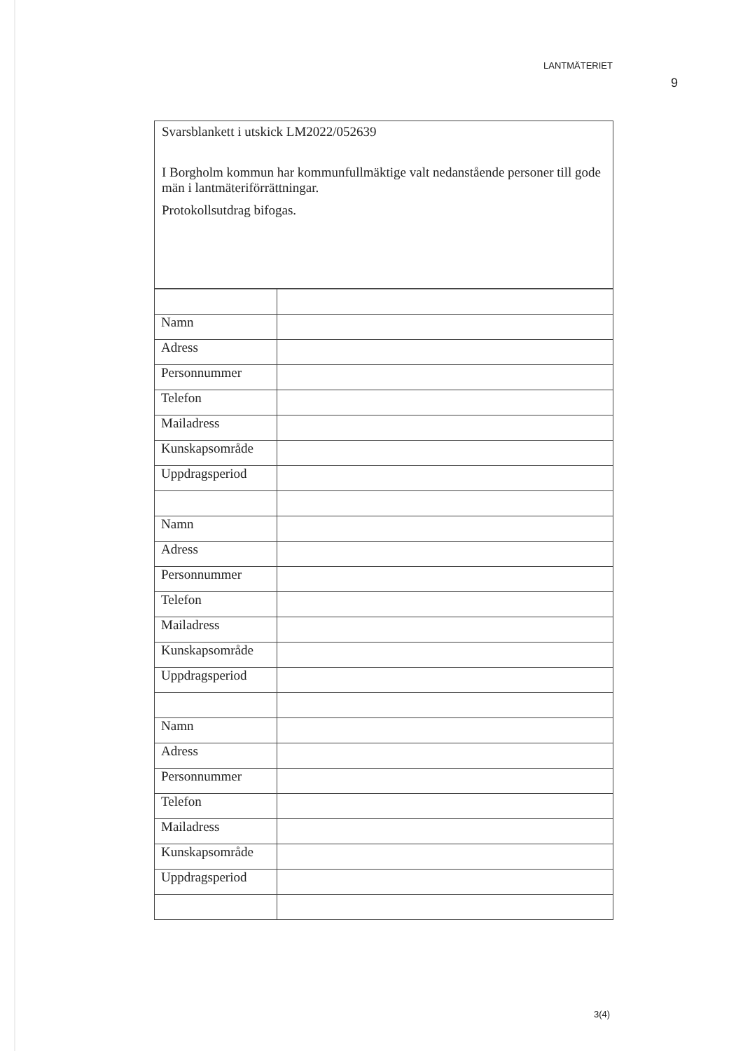LANTMÄTERIET
9
Svarsblankett i utskick LM2022/052639
I Borgholm kommun har kommunfullmäktige valt nedanstående personer till gode män i lantmäteriförrättningar.
Protokollsutdrag bifogas.
| Namn | |
| Adress | |
| Personnummer | |
| Telefon | |
| Mailadress | |
| Kunskapsområde | |
| Uppdragsperiod | |
| Namn | |
| Adress | |
| Personnummer | |
| Telefon | |
| Mailadress | |
| Kunskapsområde | |
| Uppdragsperiod | |
| Namn | |
| Adress | |
| Personnummer | |
| Telefon | |
| Mailadress | |
| Kunskapsområde | |
| Uppdragsperiod | |
3(4)